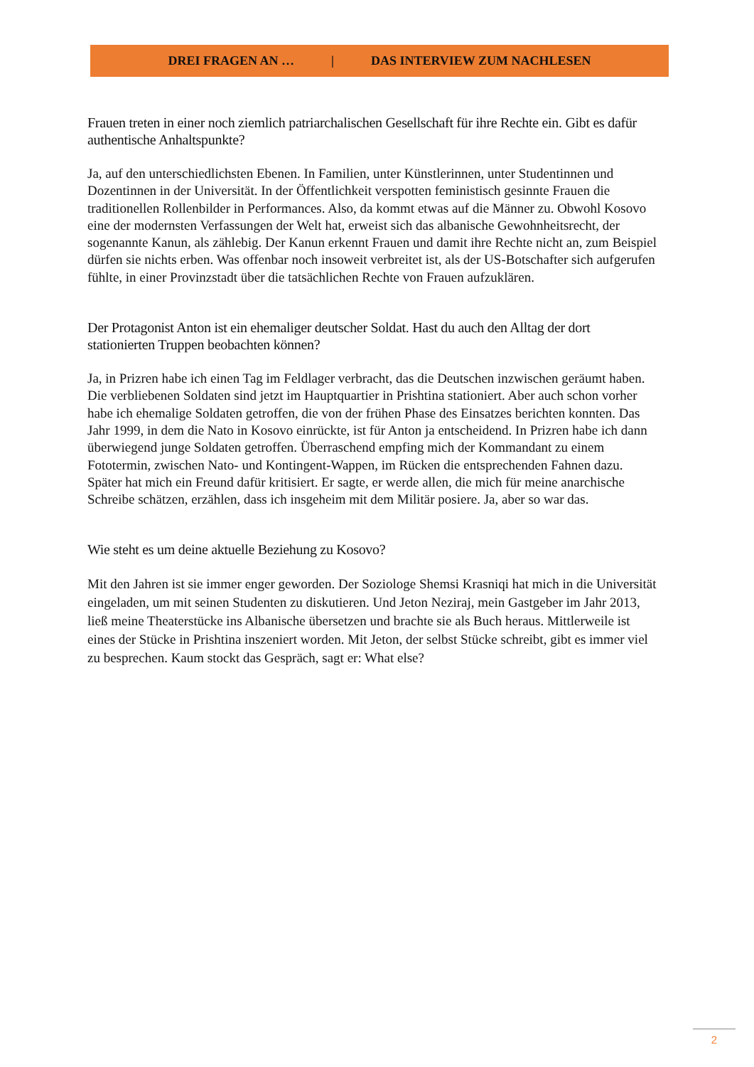DREI FRAGEN AN … | DAS INTERVIEW ZUM NACHLESEN
Frauen treten in einer noch ziemlich patriarchalischen Gesellschaft für ihre Rechte ein. Gibt es dafür authentische Anhaltspunkte?
Ja, auf den unterschiedlichsten Ebenen. In Familien, unter Künstlerinnen, unter Studentinnen und Dozentinnen in der Universität. In der Öffentlichkeit verspotten feministisch gesinnte Frauen die traditionellen Rollenbilder in Performances. Also, da kommt etwas auf die Männer zu. Obwohl Kosovo eine der modernsten Verfassungen der Welt hat, erweist sich das albanische Gewohnheitsrecht, der sogenannte Kanun, als zählebig. Der Kanun erkennt Frauen und damit ihre Rechte nicht an, zum Beispiel dürfen sie nichts erben. Was offenbar noch insoweit verbreitet ist, als der US-Botschafter sich aufgerufen fühlte, in einer Provinzstadt über die tatsächlichen Rechte von Frauen aufzuklären.
Der Protagonist Anton ist ein ehemaliger deutscher Soldat. Hast du auch den Alltag der dort stationierten Truppen beobachten können?
Ja, in Prizren habe ich einen Tag im Feldlager verbracht, das die Deutschen inzwischen geräumt haben. Die verbliebenen Soldaten sind jetzt im Hauptquartier in Prishtina stationiert. Aber auch schon vorher habe ich ehemalige Soldaten getroffen, die von der frühen Phase des Einsatzes berichten konnten. Das Jahr 1999, in dem die Nato in Kosovo einrückte, ist für Anton ja entscheidend. In Prizren habe ich dann überwiegend junge Soldaten getroffen. Überraschend empfing mich der Kommandant zu einem Fototermin, zwischen Nato- und Kontingent-Wappen, im Rücken die entsprechenden Fahnen dazu. Später hat mich ein Freund dafür kritisiert. Er sagte, er werde allen, die mich für meine anarchische Schreibe schätzen, erzählen, dass ich insgeheim mit dem Militär posiere. Ja, aber so war das.
Wie steht es um deine aktuelle Beziehung zu Kosovo?
Mit den Jahren ist sie immer enger geworden. Der Soziologe Shemsi Krasniqi hat mich in die Universität eingeladen, um mit seinen Studenten zu diskutieren. Und Jeton Neziraj, mein Gastgeber im Jahr 2013, ließ meine Theaterstücke ins Albanische übersetzen und brachte sie als Buch heraus. Mittlerweile ist eines der Stücke in Prishtina inszeniert worden. Mit Jeton, der selbst Stücke schreibt, gibt es immer viel zu besprechen. Kaum stockt das Gespräch, sagt er: What else?
2